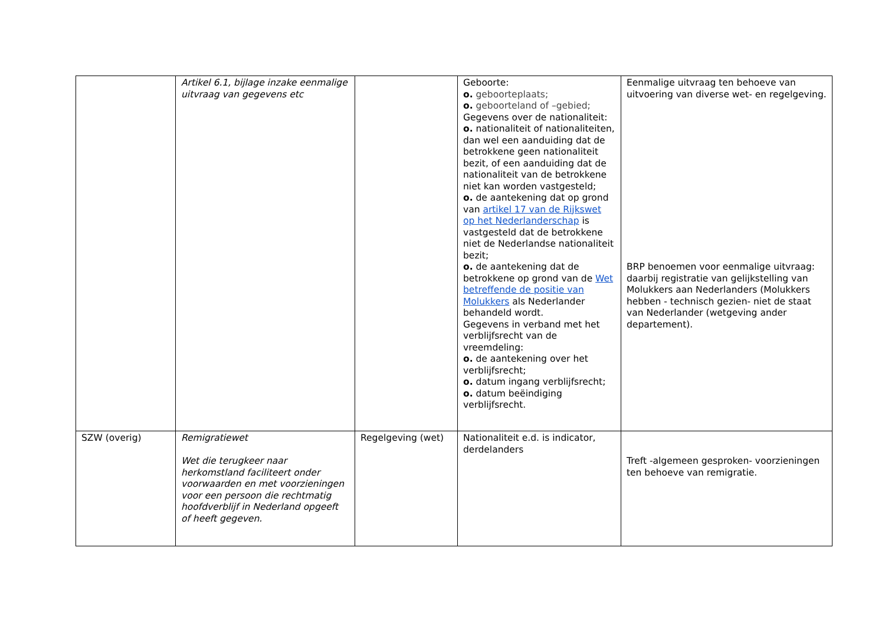| | Artikel 6.1, bijlage inzake eenmalige uitvraag van gegevens etc | | Geboorte: o. geboorteplaats; o. geboorteland of –gebied; Gegevens over de nationaliteit: o. nationaliteit of nationaliteiten, dan wel een aanduiding dat de betrokkene geen nationaliteit bezit, of een aanduiding dat de nationaliteit van de betrokkene niet kan worden vastgesteld; o. de aantekening dat op grond van artikel 17 van de Rijkswet op het Nederlanderschap is vastgesteld dat de betrokkene niet de Nederlandse nationaliteit bezit; o. de aantekening dat de betrokkene op grond van de Wet betreffende de positie van Molukkers als Nederlander behandeld wordt. Gegevens in verband met het verblijfsrecht van de vreemdeling: o. de aantekening over het verblijfsrecht; o. datum ingang verblijfsrecht; o. datum beëindiging verblijfsrecht. | Eenmalige uitvraag ten behoeve van uitvoering van diverse wet- en regelgeving. BRP benoemen voor eenmalige uitvraag: daarbij registratie van gelijkstelling van Molukkers aan Nederlanders (Molukkers hebben - technisch gezien- niet de staat van Nederlander (wetgeving ander departement). |
| SZW (overig) | Remigratiewet Wet die terugkeer naar herkomstland faciliteert onder voorwaarden en met voorzieningen voor een persoon die rechtmatig hoofdverblijf in Nederland opgeeft of heeft gegeven. | Regelgeving (wet) | Nationaliteit e.d. is indicator, derdelanders | Treft -algemeen gesproken- voorzieningen ten behoeve van remigratie. |